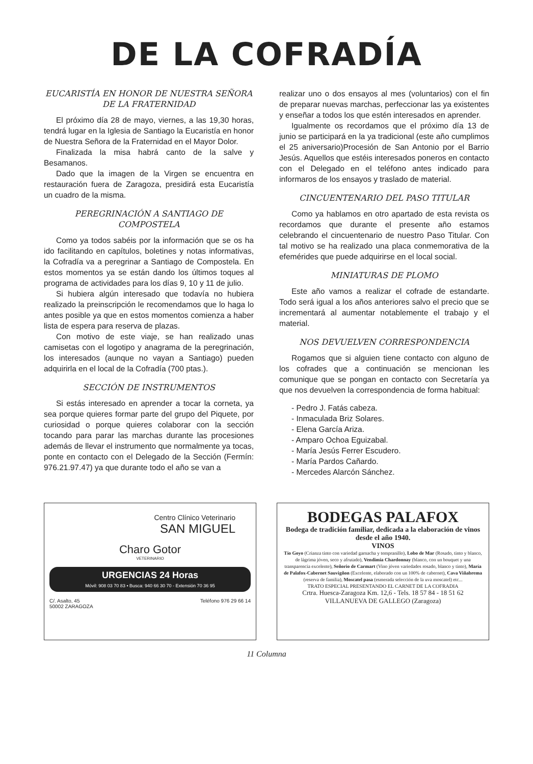DE LA COFRADÍA
EUCARISTÍA EN HONOR DE NUESTRA SEÑORA DE LA FRATERNIDAD
El próximo día 28 de mayo, viernes, a las 19,30 horas, tendrá lugar en la Iglesia de Santiago la Eucaristía en honor de Nuestra Señora de la Fraternidad en el Mayor Dolor.
Finalizada la misa habrá canto de la salve y Besamanos.
Dado que la imagen de la Virgen se encuentra en restauración fuera de Zaragoza, presidirá esta Eucaristía un cuadro de la misma.
PEREGRINACIÓN A SANTIAGO DE COMPOSTELA
Como ya todos sabéis por la información que se os ha ido facilitando en capítulos, boletines y notas informativas, la Cofradía va a peregrinar a Santiago de Compostela. En estos momentos ya se están dando los últimos toques al programa de actividades para los días 9, 10 y 11 de julio.
Si hubiera algún interesado que todavía no hubiera realizado la preinscripción le recomendamos que lo haga lo antes posible ya que en estos momentos comienza a haber lista de espera para reserva de plazas.
Con motivo de este viaje, se han realizado unas camisetas con el logotipo y anagrama de la peregrinación, los interesados (aunque no vayan a Santiago) pueden adquirirla en el local de la Cofradía (700 ptas.).
SECCIÓN DE INSTRUMENTOS
Si estás interesado en aprender a tocar la corneta, ya sea porque quieres formar parte del grupo del Piquete, por curiosidad o porque quieres colaborar con la sección tocando para parar las marchas durante las procesiones además de llevar el instrumento que normalmente ya tocas, ponte en contacto con el Delegado de la Sección (Fermín: 976.21.97.47) ya que durante todo el año se van a
realizar uno o dos ensayos al mes (voluntarios) con el fin de preparar nuevas marchas, perfeccionar las ya existentes y enseñar a todos los que estén interesados en aprender.
Igualmente os recordamos que el próximo día 13 de junio se participará en la ya tradicional (este año cumplimos el 25 aniversario)Procesión de San Antonio por el Barrio Jesús. Aquellos que estéis interesados poneros en contacto con el Delegado en el teléfono antes indicado para informaros de los ensayos y traslado de material.
CINCUENTENARIO DEL PASO TITULAR
Como ya hablamos en otro apartado de esta revista os recordamos que durante el presente año estamos celebrando el cincuentenario de nuestro Paso Titular. Con tal motivo se ha realizado una placa conmemorativa de la efemérides que puede adquirirse en el local social.
MINIATURAS DE PLOMO
Este año vamos a realizar el cofrade de estandarte. Todo será igual a los años anteriores salvo el precio que se incrementará al aumentar notablemente el trabajo y el material.
NOS DEVUELVEN CORRESPONDENCIA
Rogamos que si alguien tiene contacto con alguno de los cofrades que a continuación se mencionan les comunique que se pongan en contacto con Secretaría ya que nos devuelven la correspondencia de forma habitual:
- Pedro J. Fatás cabeza.
- Inmaculada Briz Solares.
- Elena García Ariza.
- Amparo Ochoa Eguizabal.
- María Jesús Ferrer Escudero.
- María Pardos Cañardo.
- Mercedes Alarcón Sánchez.
Centro Clínico Veterinario
SAN MIGUEL
Charo Gotor
VETERINARIO
URGENCIAS 24 Horas
Móvil: 908 03 70 83 • Busca: 940 66 30 70 - Extensión 70 36 95
C/. Asalto, 45
50002 ZARAGOZA Teléfono 976 29 66 14
BODEGAS PALAFOX
Bodega de tradición familiar, dedicada a la elaboración de vinos desde el año 1940.
VINOS
Tío Goyo (Crianza tinto con variedad garnacha y tempranillo), Lobo de Mar (Rosado, tinto y blanco, de lágrima jóven, seco y afrutado), Vendimia Chardonnay (blanco, con un bouquet y una transparencia excelente), Señorio de Carmart (Vino jóven variedades rosado, blanco y tinto), María de Palafox-Cabernet Sauvigñon (Excelente, elaborado con un 100% de cabernet), Cava Viñabrema (reserva de familia), Moscatel pasa (esmerada selección de la uva moscatel) etc...
TRATO ESPECIAL PRESENTANDO EL CARNET DE LA COFRADIA
Crtra. Huesca-Zaragoza Km. 12,6 - Tels. 18 57 84 - 18 51 62
VILLANUEVA DE GALLEGO (Zaragoza)
11 Columna